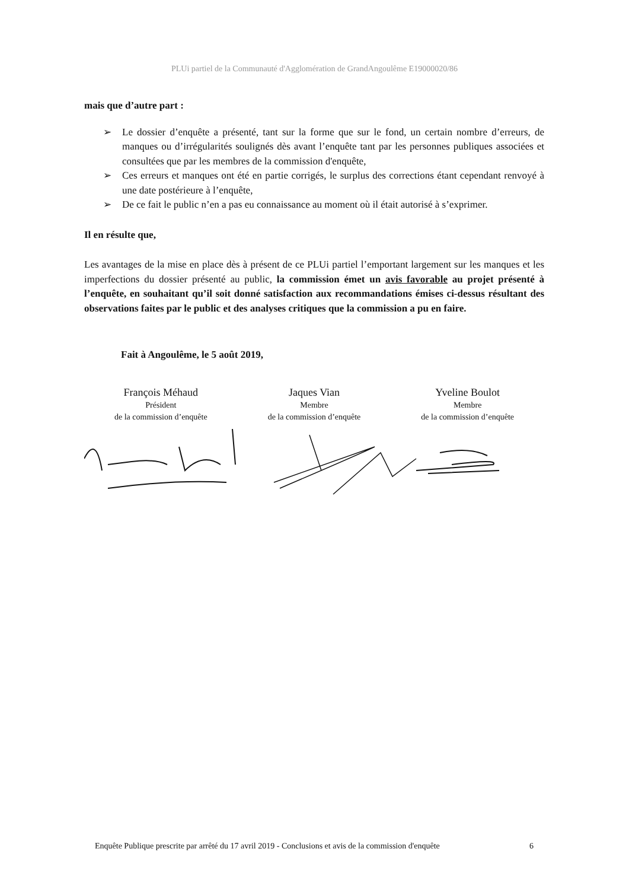PLUi partiel de la Communauté d'Agglomération de GrandAngoulême E19000020/86
mais que d’autre part :
➢ Le dossier d’enquête a présenté, tant sur la forme que sur le fond, un certain nombre d’erreurs, de manques ou d’irrégularités soulignés dès avant l’enquête tant par les personnes publiques associées et consultées que par les membres de la commission d'enquête,
➢ Ces erreurs et manques ont été en partie corrigés, le surplus des corrections étant cependant renvoyé à une date postérieure à l’enquête,
➢ De ce fait le public n’en a pas eu connaissance au moment où il était autorisé à s’exprimer.
Il en résulte que,
Les avantages de la mise en place dès à présent de ce PLUi partiel l’emportant largement sur les manques et les imperfections du dossier présenté au public, la commission émet un avis favorable au projet présenté à l’enquête, en souhaitant qu’il soit donné satisfaction aux recommandations émises ci-dessus résultant des observations faites par le public et des analyses critiques que la commission a pu en faire.
Fait à Angoulême, le 5 août 2019,
François Méhaud
Président
de la commission d’enquête
Jaques Vian
Membre
de la commission d’enquête
Yveline Boulot
Membre
de la commission d’enquête
Enquête Publique prescrite par arrêté du 17 avril 2019 - Conclusions et avis de la commission d'enquête 6